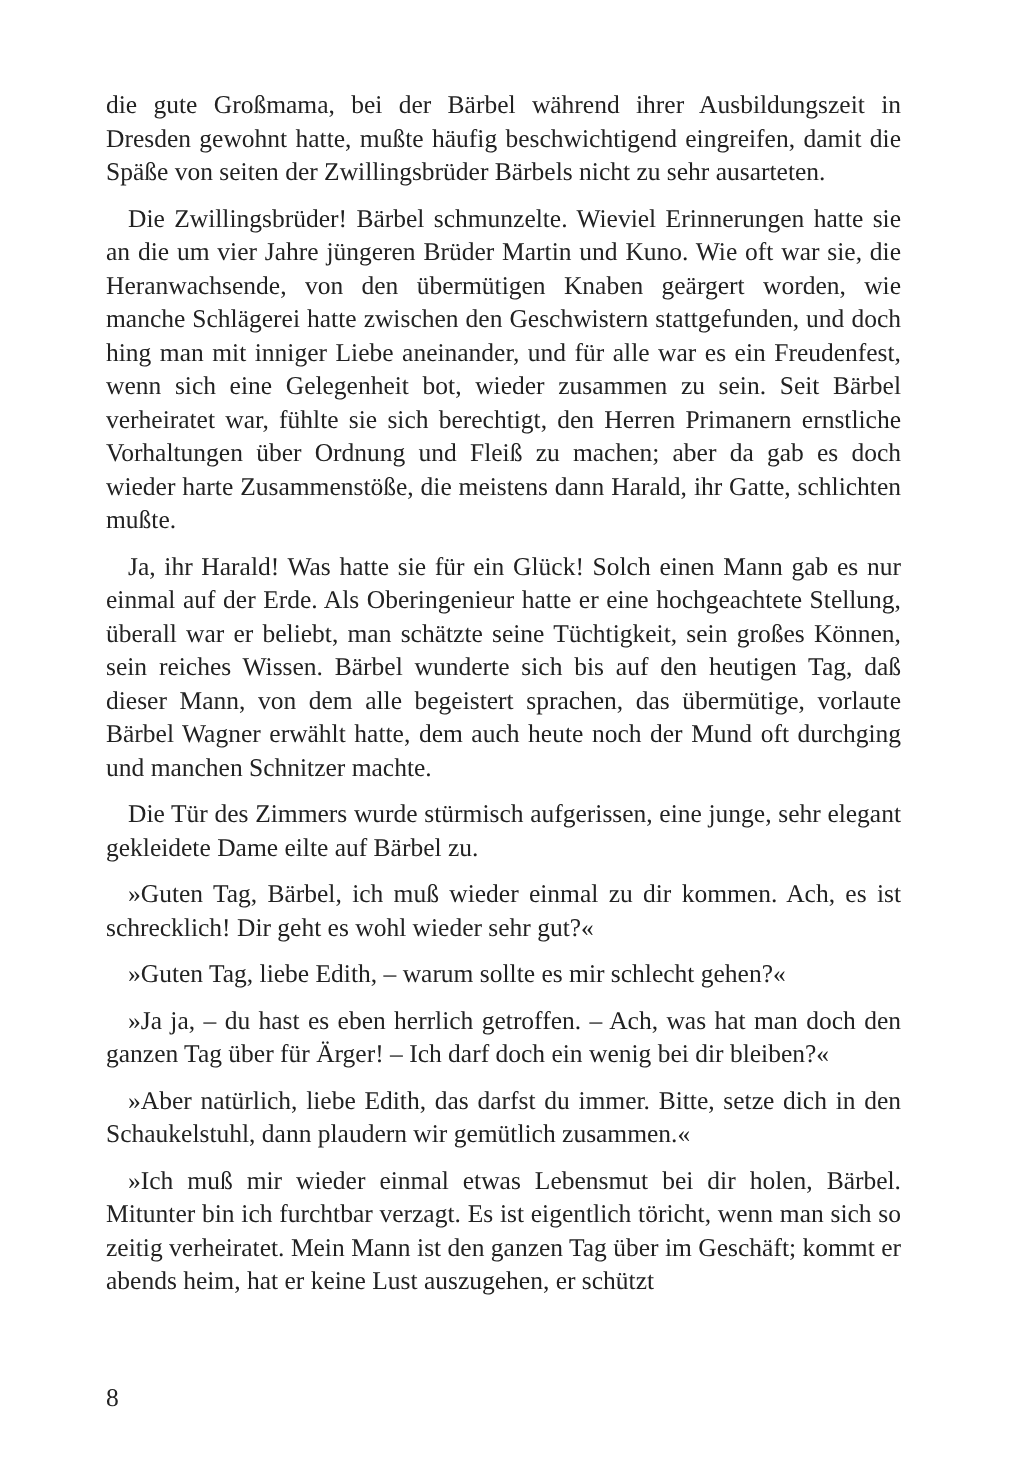die gute Großmama, bei der Bärbel während ihrer Ausbildungszeit in Dresden gewohnt hatte, mußte häufig beschwichtigend eingreifen, damit die Späße von seiten der Zwillingsbrüder Bärbels nicht zu sehr ausarteten.
Die Zwillingsbrüder! Bärbel schmunzelte. Wieviel Erinnerungen hatte sie an die um vier Jahre jüngeren Brüder Martin und Kuno. Wie oft war sie, die Heranwachsende, von den übermütigen Knaben geärgert worden, wie manche Schlägerei hatte zwischen den Geschwistern stattgefunden, und doch hing man mit inniger Liebe aneinander, und für alle war es ein Freudenfest, wenn sich eine Gelegenheit bot, wieder zusammen zu sein. Seit Bärbel verheiratet war, fühlte sie sich berechtigt, den Herren Primanern ernstliche Vorhaltungen über Ordnung und Fleiß zu machen; aber da gab es doch wieder harte Zusammenstöße, die meistens dann Harald, ihr Gatte, schlichten mußte.
Ja, ihr Harald! Was hatte sie für ein Glück! Solch einen Mann gab es nur einmal auf der Erde. Als Oberingenieur hatte er eine hochgeachtete Stellung, überall war er beliebt, man schätzte seine Tüchtigkeit, sein großes Können, sein reiches Wissen. Bärbel wunderte sich bis auf den heutigen Tag, daß dieser Mann, von dem alle begeistert sprachen, das übermütige, vorlaute Bärbel Wagner erwählt hatte, dem auch heute noch der Mund oft durchging und manchen Schnitzer machte.
Die Tür des Zimmers wurde stürmisch aufgerissen, eine junge, sehr elegant gekleidete Dame eilte auf Bärbel zu.
»Guten Tag, Bärbel, ich muß wieder einmal zu dir kommen. Ach, es ist schrecklich! Dir geht es wohl wieder sehr gut?«
»Guten Tag, liebe Edith, – warum sollte es mir schlecht gehen?«
»Ja ja, – du hast es eben herrlich getroffen. – Ach, was hat man doch den ganzen Tag über für Ärger! – Ich darf doch ein wenig bei dir bleiben?«
»Aber natürlich, liebe Edith, das darfst du immer. Bitte, setze dich in den Schaukelstuhl, dann plaudern wir gemütlich zusammen.«
»Ich muß mir wieder einmal etwas Lebensmut bei dir holen, Bärbel. Mitunter bin ich furchtbar verzagt. Es ist eigentlich töricht, wenn man sich so zeitig verheiratet. Mein Mann ist den ganzen Tag über im Geschäft; kommt er abends heim, hat er keine Lust auszugehen, er schützt
8